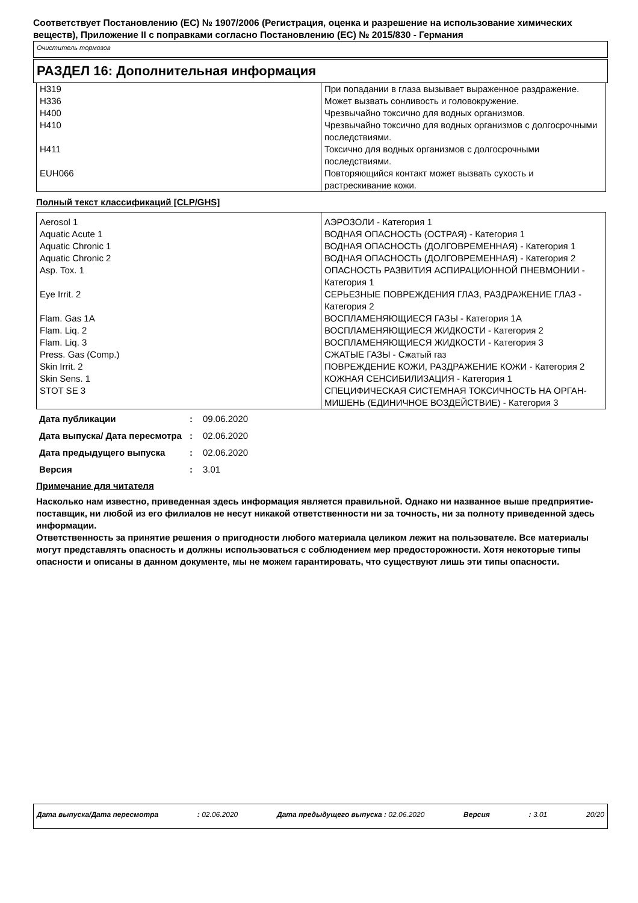Соответствует Постановлению (ЕС) № 1907/2006 (Регистрация, оценка и разрешение на использование химических веществ), Приложение II с поправками согласно Постановлению (ЕС) № 2015/830 - Германия
Очиститель тормозов
РАЗДЕЛ 16: Дополнительная информация
| H319 | При попадании в глаза вызывает выраженное раздражение. |
| H336 | Может вызвать сонливость и головокружение. |
| H400 | Чрезвычайно токсично для водных организмов. |
| H410 | Чрезвычайно токсично для водных организмов с долгосрочными последствиями. |
| H411 | Токсично для водных организмов с долгосрочными последствиями. |
| EUH066 | Повторяющийся контакт может вызвать сухость и растрескивание кожи. |
Полный текст классификаций [CLP/GHS]
| Aerosol 1 | АЭРОЗОЛИ - Категория 1 |
| Aquatic Acute 1 | ВОДНАЯ ОПАСНОСТЬ (ОСТРАЯ) - Категория 1 |
| Aquatic Chronic 1 | ВОДНАЯ ОПАСНОСТЬ (ДОЛГОВРЕМЕННАЯ) - Категория 1 |
| Aquatic Chronic 2 | ВОДНАЯ ОПАСНОСТЬ (ДОЛГОВРЕМЕННАЯ) - Категория 2 |
| Asp. Tox. 1 | ОПАСНОСТЬ РАЗВИТИЯ АСПИРАЦИОННОЙ ПНЕВМОНИИ - Категория 1 |
| Eye Irrit. 2 | СЕРЬЕЗНЫЕ ПОВРЕЖДЕНИЯ ГЛАЗ, РАЗДРАЖЕНИЕ ГЛАЗ - Категория 2 |
| Flam. Gas 1A | ВОСПЛАМЕНЯЮЩИЕСЯ ГАЗЫ - Категория 1A |
| Flam. Liq. 2 | ВОСПЛАМЕНЯЮЩИЕСЯ ЖИДКОСТИ - Категория 2 |
| Flam. Liq. 3 | ВОСПЛАМЕНЯЮЩИЕСЯ ЖИДКОСТИ - Категория 3 |
| Press. Gas (Comp.) | СЖАТЫЕ ГАЗЫ - Сжатый газ |
| Skin Irrit. 2 | ПОВРЕЖДЕНИЕ КОЖИ, РАЗДРАЖЕНИЕ КОЖИ - Категория 2 |
| Skin Sens. 1 | КОЖНАЯ СЕНСИБИЛИЗАЦИЯ - Категория 1 |
| STOT SE 3 | СПЕЦИФИЧЕСКАЯ СИСТЕМНАЯ ТОКСИЧНОСТЬ НА ОРГАН-МИШЕНЬ (ЕДИНИЧНОЕ ВОЗДЕЙСТВИЕ) - Категория 3 |
| Дата публикации | : | 09.06.2020 |
| Дата выпуска/ Дата пересмотра | : | 02.06.2020 |
| Дата предыдущего выпуска | : | 02.06.2020 |
| Версия | : | 3.01 |
Примечание для читателя
Насколько нам известно, приведенная здесь информация является правильной. Однако ни названное выше предприятие-поставщик, ни любой из его филиалов не несут никакой ответственности ни за точность, ни за полноту приведенной здесь информации.
Ответственность за принятие решения о пригодности любого материала целиком лежит на пользователе. Все материалы могут представлять опасность и должны использоваться с соблюдением мер предосторожности. Хотя некоторые типы опасности и описаны в данном документе, мы не можем гарантировать, что существуют лишь эти типы опасности.
Дата выпуска/Дата пересмотра: 02.06.2020 Дата предыдущего выпуска : 02.06.2020 Версия: 3.01 20/20